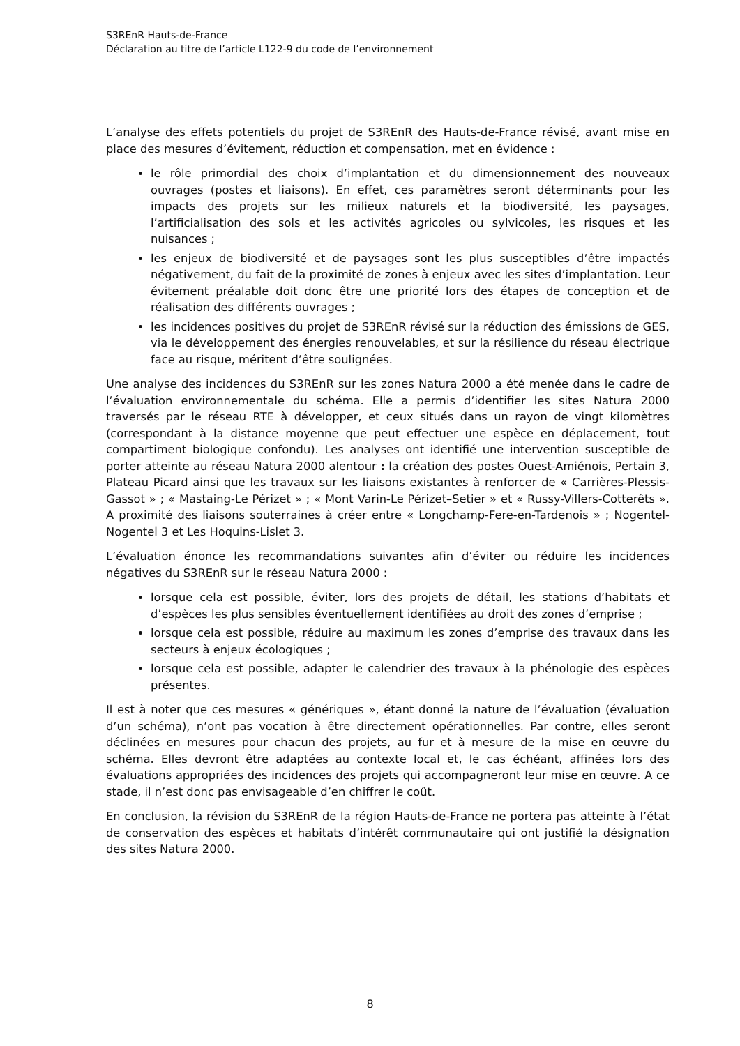S3REnR Hauts-de-France
Déclaration au titre de l’article L122-9 du code de l’environnement
L’analyse des effets potentiels du projet de S3REnR des Hauts-de-France révisé, avant mise en place des mesures d’évitement, réduction et compensation, met en évidence :
le rôle primordial des choix d’implantation et du dimensionnement des nouveaux ouvrages (postes et liaisons). En effet, ces paramètres seront déterminants pour les impacts des projets sur les milieux naturels et la biodiversité, les paysages, l’artificialisation des sols et les activités agricoles ou sylvicoles, les risques et les nuisances ;
les enjeux de biodiversité et de paysages sont les plus susceptibles d’être impactés négativement, du fait de la proximité de zones à enjeux avec les sites d’implantation. Leur évitement préalable doit donc être une priorité lors des étapes de conception et de réalisation des différents ouvrages ;
les incidences positives du projet de S3REnR révisé sur la réduction des émissions de GES, via le développement des énergies renouvelables, et sur la résilience du réseau électrique face au risque, méritent d’être soulignées.
Une analyse des incidences du S3REnR sur les zones Natura 2000 a été menée dans le cadre de l’évaluation environnementale du schéma. Elle a permis d’identifier les sites Natura 2000 traversés par le réseau RTE à développer, et ceux situés dans un rayon de vingt kilomètres (correspondant à la distance moyenne que peut effectuer une espèce en déplacement, tout compartiment biologique confondu). Les analyses ont identifié une intervention susceptible de porter atteinte au réseau Natura 2000 alentour : la création des postes Ouest-Amiénois, Pertain 3, Plateau Picard ainsi que les travaux sur les liaisons existantes à renforcer de « Carrières-Plessis-Gassot » ; « Mastaing-Le Périzet » ; « Mont Varin-Le Périzet–Setier » et « Russy-Villers-Cotterêts ». A proximité des liaisons souterraines à créer entre « Longchamp-Fere-en-Tardenois » ; Nogentel-Nogentel 3 et Les Hoquins-Lislet 3.
L’évaluation énonce les recommandations suivantes afin d’éviter ou réduire les incidences négatives du S3REnR sur le réseau Natura 2000 :
lorsque cela est possible, éviter, lors des projets de détail, les stations d’habitats et d’espèces les plus sensibles éventuellement identifiées au droit des zones d’emprise ;
lorsque cela est possible, réduire au maximum les zones d’emprise des travaux dans les secteurs à enjeux écologiques ;
lorsque cela est possible, adapter le calendrier des travaux à la phénologie des espèces présentes.
Il est à noter que ces mesures « génériques », étant donné la nature de l’évaluation (évaluation d’un schéma), n’ont pas vocation à être directement opérationnelles. Par contre, elles seront déclinées en mesures pour chacun des projets, au fur et à mesure de la mise en œuvre du schéma. Elles devront être adaptées au contexte local et, le cas échéant, affinées lors des évaluations appropriées des incidences des projets qui accompagneront leur mise en œuvre. A ce stade, il n’est donc pas envisageable d’en chiffrer le coût.
En conclusion, la révision du S3REnR de la région Hauts-de-France ne portera pas atteinte à l’état de conservation des espèces et habitats d’intérêt communautaire qui ont justifié la désignation des sites Natura 2000.
8